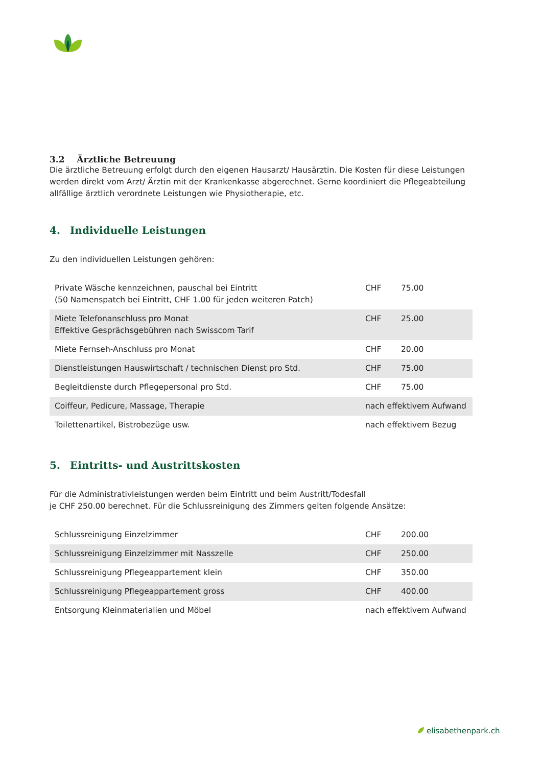3.2 Ärztliche Betreuung
Die ärztliche Betreuung erfolgt durch den eigenen Hausarzt/ Hausärztin. Die Kosten für diese Leistungen werden direkt vom Arzt/ Ärztin mit der Krankenkasse abgerechnet. Gerne koordiniert die Pflegeabteilung allfällige ärztlich verordnete Leistungen wie Physiotherapie, etc.
4. Individuelle Leistungen
Zu den individuellen Leistungen gehören:
| Private Wäsche kennzeichnen, pauschal bei Eintritt (50 Namenspatch bei Eintritt, CHF 1.00 für jeden weiteren Patch) | CHF | 75.00 |
| Miete Telefonanschluss pro Monat Effektive Gesprächsgebühren nach Swisscom Tarif | CHF | 25.00 |
| Miete Fernseh-Anschluss pro Monat | CHF | 20.00 |
| Dienstleistungen Hauswirtschaft / technischen Dienst pro Std. | CHF | 75.00 |
| Begleitdienste durch Pflegepersonal pro Std. | CHF | 75.00 |
| Coiffeur, Pedicure, Massage, Therapie | nach effektivem Aufwand | |
| Toilettenartikel, Bistrobezüge usw. | nach effektivem Bezug | |
5. Eintritts- und Austrittskosten
Für die Administrativleistungen werden beim Eintritt und beim Austritt/Todesfall
je CHF 250.00 berechnet. Für die Schlussreinigung des Zimmers gelten folgende Ansätze:
| Schlussreinigung Einzelzimmer | CHF | 200.00 |
| Schlussreinigung Einzelzimmer mit Nasszelle | CHF | 250.00 |
| Schlussreinigung Pflegeappartement klein | CHF | 350.00 |
| Schlussreinigung Pflegeappartement gross | CHF | 400.00 |
| Entsorgung Kleinmaterialien und Möbel | nach effektivem Aufwand | |
elisabethenpark.ch